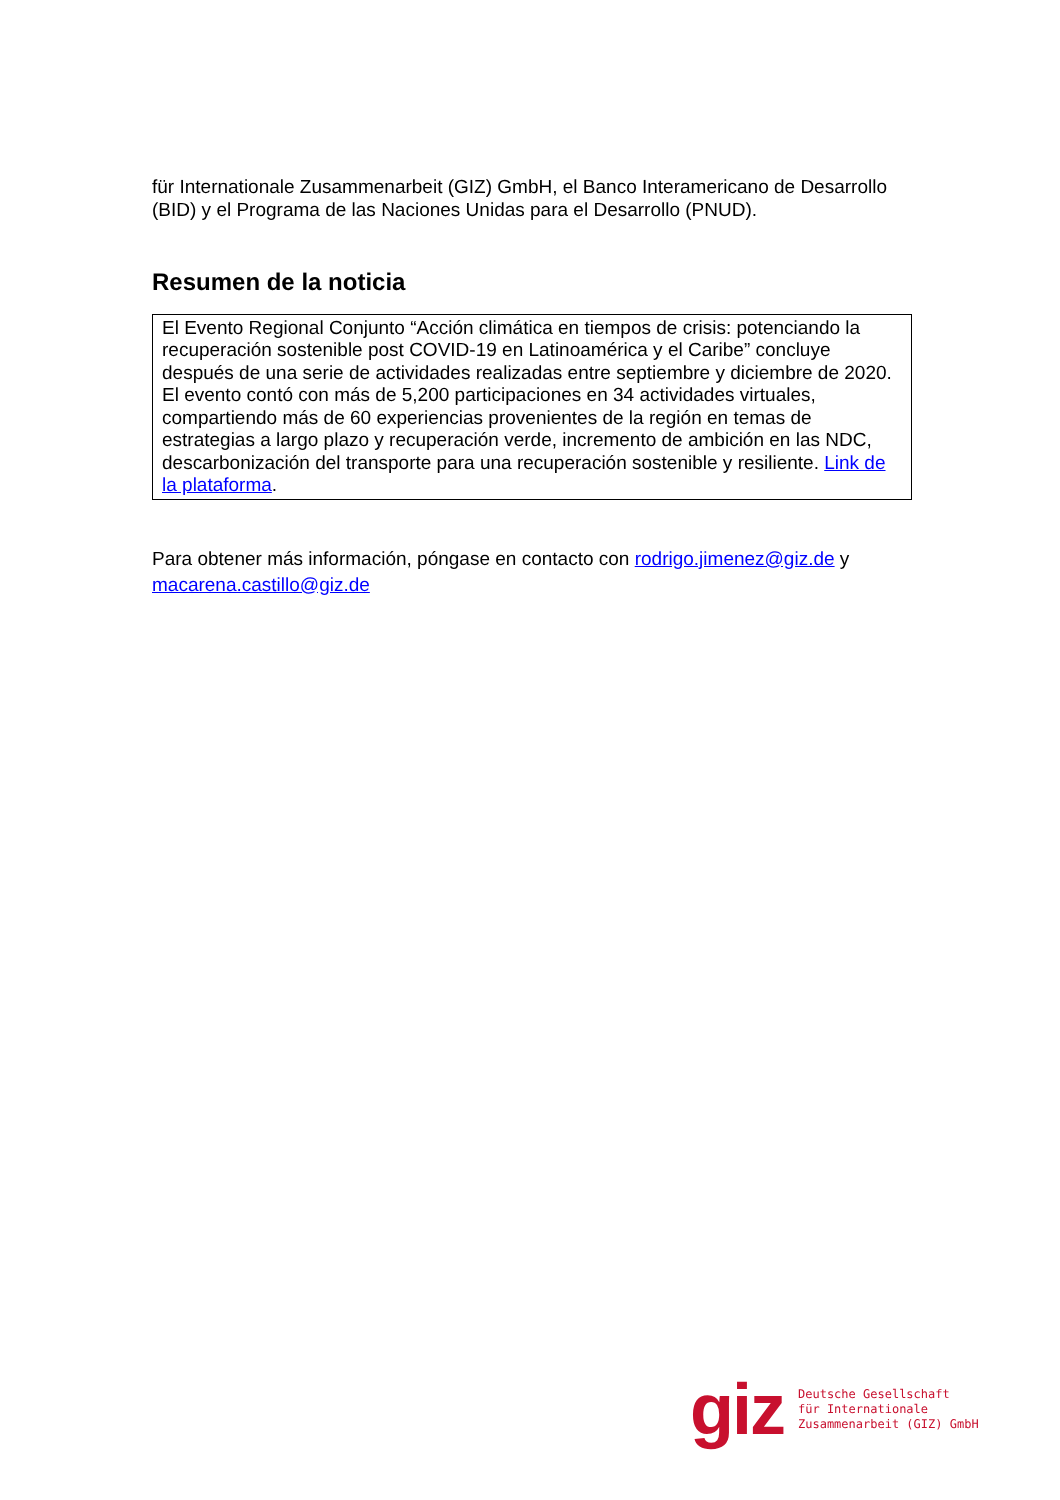für Internationale Zusammenarbeit (GIZ) GmbH, el Banco Interamericano de Desarrollo (BID) y el Programa de las Naciones Unidas para el Desarrollo (PNUD).
Resumen de la noticia
El Evento Regional Conjunto “Acción climática en tiempos de crisis: potenciando la recuperación sostenible post COVID-19 en Latinoamérica y el Caribe” concluye después de una serie de actividades realizadas entre septiembre y diciembre de 2020. El evento contó con más de 5,200 participaciones en 34 actividades virtuales, compartiendo más de 60 experiencias provenientes de la región en temas de estrategias a largo plazo y recuperación verde, incremento de ambición en las NDC, descarbonización del transporte para una recuperación sostenible y resiliente. Link de la plataforma.
Para obtener más información, póngase en contacto con rodrigo.jimenez@giz.de y macarena.castillo@giz.de
giz
Deutsche Gesellschaft
für Internationale
Zusammenarbeit (GIZ) GmbH